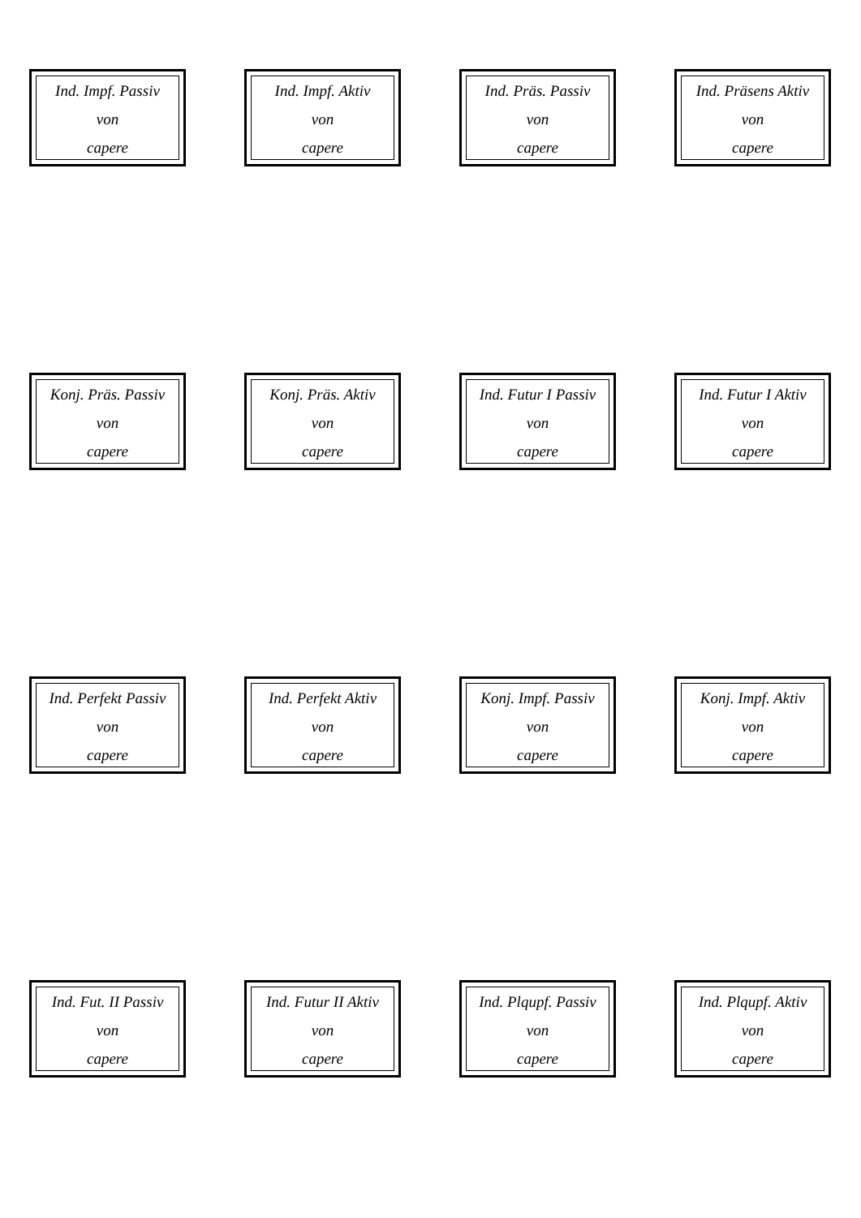Ind. Impf. Passiv
von
capere
Ind. Impf. Aktiv
von
capere
Ind. Präs. Passiv
von
capere
Ind. Präsens Aktiv
von
capere
Konj. Präs. Passiv
von
capere
Konj. Präs. Aktiv
von
capere
Ind. Futur I Passiv
von
capere
Ind. Futur I Aktiv
von
capere
Ind. Perfekt Passiv
von
capere
Ind. Perfekt Aktiv
von
capere
Konj. Impf. Passiv
von
capere
Konj. Impf. Aktiv
von
capere
Ind. Fut. II Passiv
von
capere
Ind. Futur II Aktiv
von
capere
Ind. Plqupf. Passiv
von
capere
Ind. Plqupf. Aktiv
von
capere